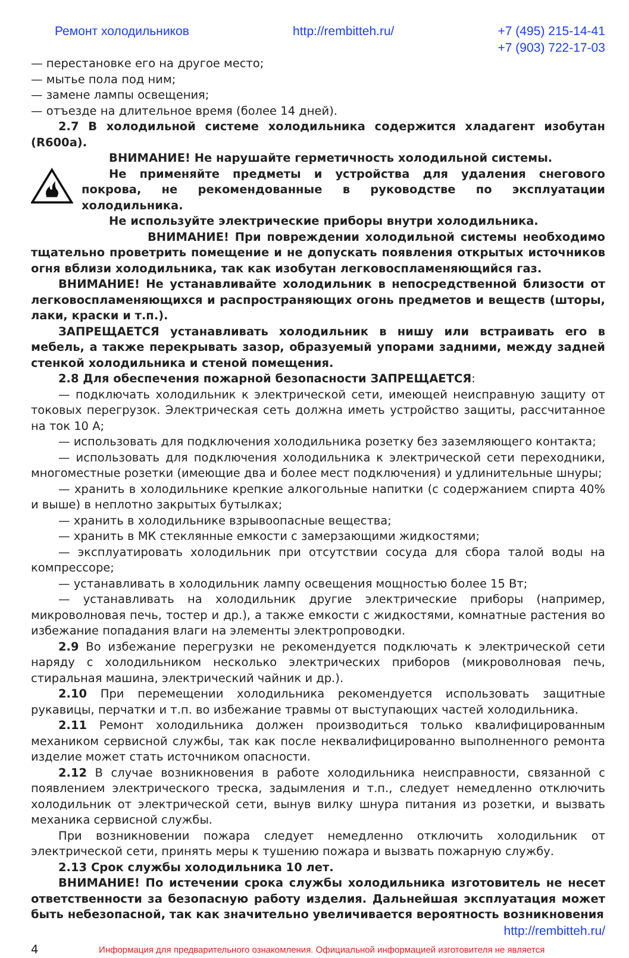Ремонт холодильников http://rembitteh.ru/ +7 (495) 215-14-41
+7 (903) 722-17-03
— перестановке его на другое место;
— мытье пола под ним;
— замене лампы освещения;
— отъезде на длительное время (более 14 дней).
2.7 В холодильной системе холодильника содержится хладагент изобутан (R600a).
ВНИМАНИЕ! Не нарушайте герметичность холодильной системы.
Не применяйте предметы и устройства для удаления снегового покрова, не рекомендованные в руководстве по эксплуатации холодильника.
Не используйте электрические приборы внутри холодильника.
ВНИМАНИЕ! При повреждении холодильной системы необходимо тщательно проветрить помещение и не допускать появления открытых источников огня вблизи холодильника, так как изобутан легковоспламеняющийся газ.
ВНИМАНИЕ! Не устанавливайте холодильник в непосредственной близости от легковоспламеняющихся и распространяющих огонь предметов и веществ (шторы, лаки, краски и т.п.).
ЗАПРЕЩАЕТСЯ устанавливать холодильник в нишу или встраивать его в мебель, а также перекрывать зазор, образуемый упорами задними, между задней стенкой холодильника и стеной помещения.
2.8 Для обеспечения пожарной безопасности ЗАПРЕЩАЕТСЯ:
— подключать холодильник к электрической сети, имеющей неисправную защиту от токовых перегрузок. Электрическая сеть должна иметь устройство защиты, рассчитанное на ток 10 А;
— использовать для подключения холодильника розетку без заземляющего контакта;
— использовать для подключения холодильника к электрической сети переходники, многоместные розетки (имеющие два и более мест подключения) и удлинительные шнуры;
— хранить в холодильнике крепкие алкогольные напитки (с содержанием спирта 40% и выше) в неплотно закрытых бутылках;
— хранить в холодильнике взрывоопасные вещества;
— хранить в МК стеклянные емкости с замерзающими жидкостями;
— эксплуатировать холодильник при отсутствии сосуда для сбора талой воды на компрессоре;
— устанавливать в холодильник лампу освещения мощностью более 15 Вт;
— устанавливать на холодильник другие электрические приборы (например, микроволновая печь, тостер и др.), а также емкости с жидкостями, комнатные растения во избежание попадания влаги на элементы электропроводки.
2.9 Во избежание перегрузки не рекомендуется подключать к электрической сети наряду с холодильником несколько электрических приборов (микроволновая печь, стиральная машина, электрический чайник и др.).
2.10 При перемещении холодильника рекомендуется использовать защитные рукавицы, перчатки и т.п. во избежание травмы от выступающих частей холодильника.
2.11 Ремонт холодильника должен производиться только квалифицированным механиком сервисной службы, так как после неквалифицированно выполненного ремонта изделие может стать источником опасности.
2.12 В случае возникновения в работе холодильника неисправности, связанной с появлением электрического треска, задымления и т.п., следует немедленно отключить холодильник от электрической сети, вынув вилку шнура питания из розетки, и вызвать механика сервисной службы.
При возникновении пожара следует немедленно отключить холодильник от электрической сети, принять меры к тушению пожара и вызвать пожарную службу.
2.13 Срок службы холодильника 10 лет.
ВНИМАНИЕ! По истечении срока службы холодильника изготовитель не несет ответственности за безопасную работу изделия. Дальнейшая эксплуатация может быть небезопасной, так как значительно увеличивается вероятность возникновения
http://rembitteh.ru/
4 Информация для предварительного ознакомления. Официальной информацией изготовителя не является